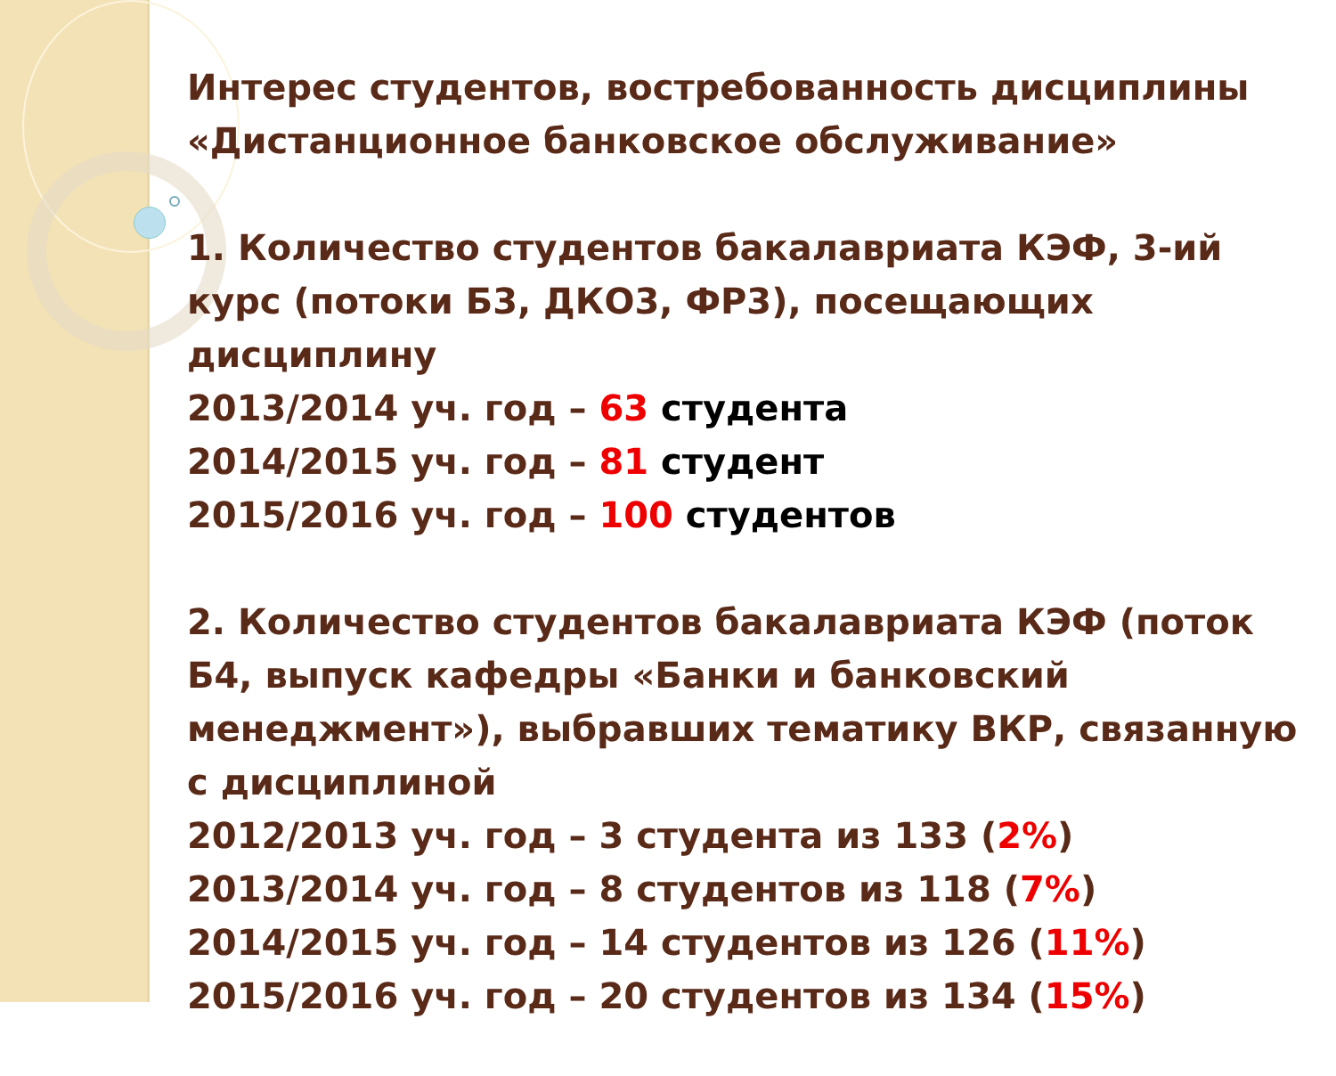Интерес студентов, востребованность дисциплины
«Дистанционное банковское обслуживание»
1. Количество студентов бакалавриата КЭФ, 3-ий курс (потоки Б3, ДКО3, ФР3), посещающих дисциплину
2013/2014 уч. год – 63 студента
2014/2015 уч. год – 81 студент
2015/2016 уч. год – 100 студентов
2. Количество студентов бакалавриата КЭФ (поток Б4, выпуск кафедры «Банки и банковский менеджмент»), выбравших тематику ВКР, связанную с дисциплиной
2012/2013 уч. год – 3 студента из 133 (2%)
2013/2014 уч. год – 8 студентов из 118 (7%)
2014/2015 уч. год – 14 студентов из 126 (11%)
2015/2016 уч. год – 20 студентов из 134 (15%)